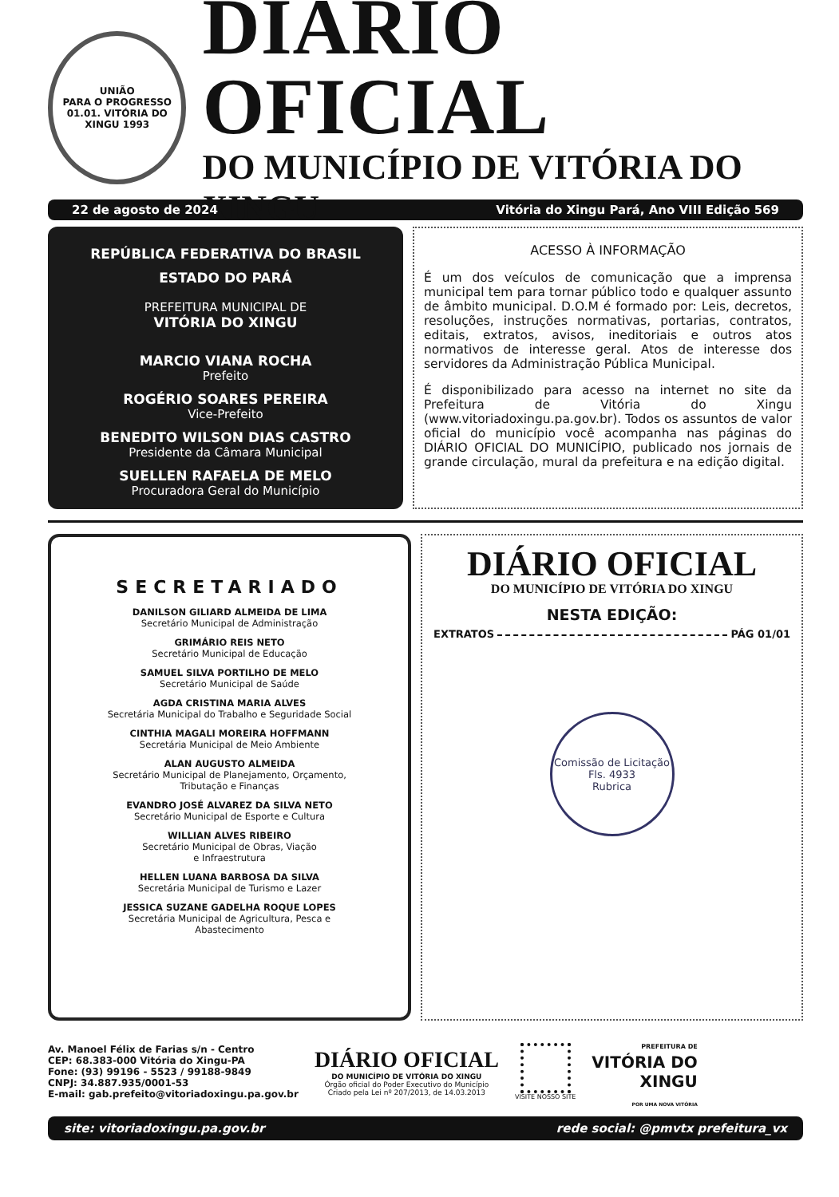UNIÃO
PARA O PROGRESSO
01.01. VITÓRIA DO XINGU 1993
DIÁRIO OFICIAL
DO MUNICÍPIO DE VITÓRIA DO XINGU
22 de agosto de 2024 Vitória do Xingu Pará, Ano VIII Edição 569
REPÚBLICA FEDERATIVA DO BRASIL
ESTADO DO PARÁ
PREFEITURA MUNICIPAL DE
VITÓRIA DO XINGU
MARCIO VIANA ROCHA
Prefeito
ROGÉRIO SOARES PEREIRA
Vice-Prefeito
BENEDITO WILSON DIAS CASTRO
Presidente da Câmara Municipal
SUELLEN RAFAELA DE MELO
Procuradora Geral do Município
ACESSO À INFORMAÇÃO
É um dos veículos de comunicação que a imprensa municipal tem para tornar público todo e qualquer assunto de âmbito municipal. D.O.M é formado por: Leis, decretos, resoluções, instruções normativas, portarias, contratos, editais, extratos, avisos, ineditoriais e outros atos normativos de interesse geral. Atos de interesse dos servidores da Administração Pública Municipal.
É disponibilizado para acesso na internet no site da Prefeitura de Vitória do Xingu (www.vitoriadoxingu.pa.gov.br). Todos os assuntos de valor oficial do município você acompanha nas páginas do DIÁRIO OFICIAL DO MUNICÍPIO, publicado nos jornais de grande circulação, mural da prefeitura e na edição digital.
SECRETARIADO
DANILSON GILIARD ALMEIDA DE LIMA
Secretário Municipal de Administração
GRIMÁRIO REIS NETO
Secretário Municipal de Educação
SAMUEL SILVA PORTILHO DE MELO
Secretário Municipal de Saúde
AGDA CRISTINA MARIA ALVES
Secretária Municipal do Trabalho e Seguridade Social
CINTHIA MAGALI MOREIRA HOFFMANN
Secretária Municipal de Meio Ambiente
ALAN AUGUSTO ALMEIDA
Secretário Municipal de Planejamento, Orçamento,
Tributação e Finanças
EVANDRO JOSÉ ALVAREZ DA SILVA NETO
Secretário Municipal de Esporte e Cultura
WILLIAN ALVES RIBEIRO
Secretário Municipal de Obras, Viação
e Infraestrutura
HELLEN LUANA BARBOSA DA SILVA
Secretária Municipal de Turismo e Lazer
JESSICA SUZANE GADELHA ROQUE LOPES
Secretária Municipal de Agricultura, Pesca e
Abastecimento
DIÁRIO OFICIAL
DO MUNICÍPIO DE VITÓRIA DO XINGU
NESTA EDIÇÃO:
EXTRATOS PÁG 01/01
Comissão de Licitação
Fls. 4933
Rubrica
Av. Manoel Félix de Farias s/n - Centro
CEP: 68.383-000 Vitória do Xingu-PA
Fone: (93) 99196 - 5523 / 99188-9849
CNPJ: 34.887.935/0001-53
E-mail: gab.prefeito@vitoriadoxingu.pa.gov.br
DIÁRIO OFICIAL
DO MUNICÍPIO DE VITÓRIA DO XINGU
Órgão oficial do Poder Executivo do Município
Criado pela Lei nº 207/2013, de 14.03.2013
VISITE NOSSO SITE
PREFEITURA DE
VITÓRIA DO
XINGU
POR UMA NOVA VITÓRIA
site: vitoriadoxingu.pa.gov.br rede social: @pmvtx prefeitura_vx